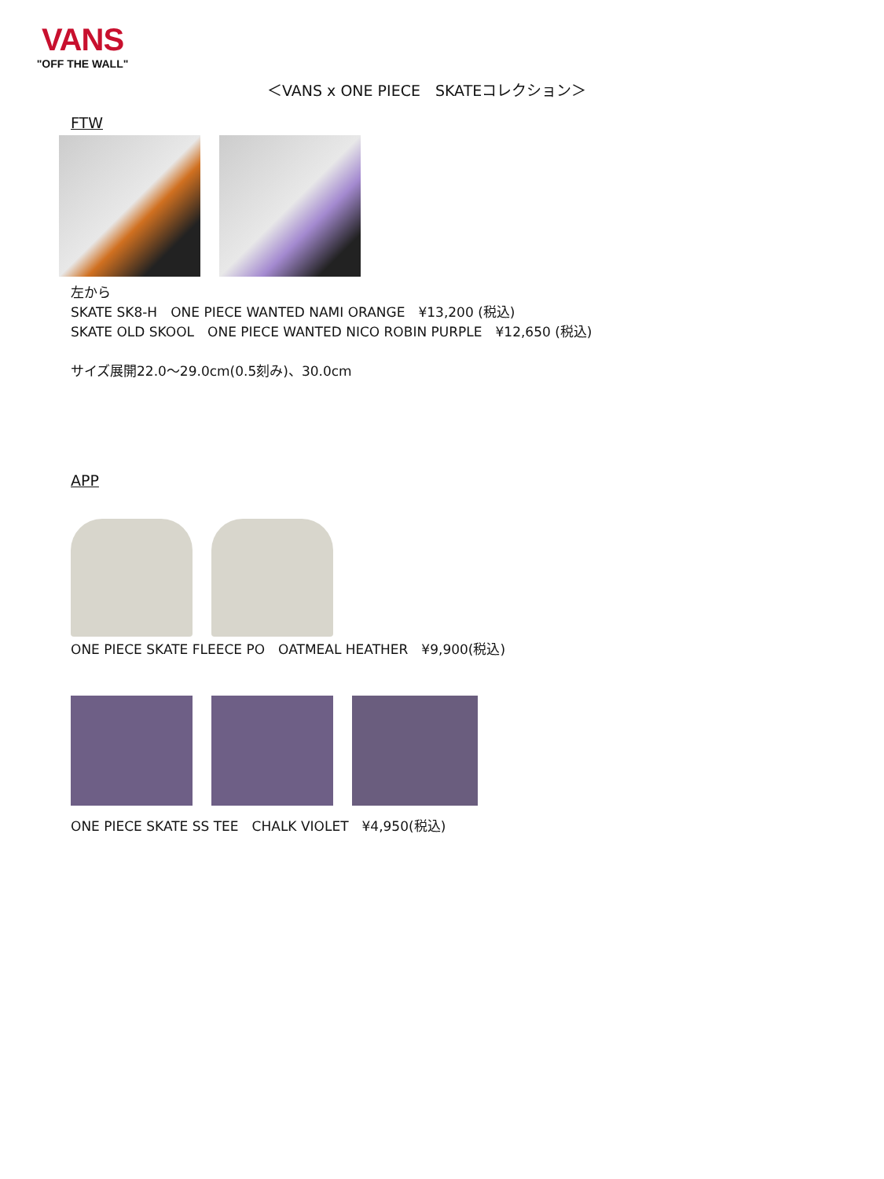VANS
"OFF THE WALL"
＜VANS x ONE PIECE　SKATEコレクション＞
FTW
左から
SKATE SK8-H　ONE PIECE WANTED NAMI ORANGE　¥13,200 (税込)
SKATE OLD SKOOL　ONE PIECE WANTED NICO ROBIN PURPLE　¥12,650 (税込)
サイズ展開22.0～29.0cm(0.5刻み)、30.0cm
APP
ONE PIECE SKATE FLEECE PO　OATMEAL HEATHER　¥9,900(税込)
ONE PIECE SKATE SS TEE　CHALK VIOLET　¥4,950(税込)